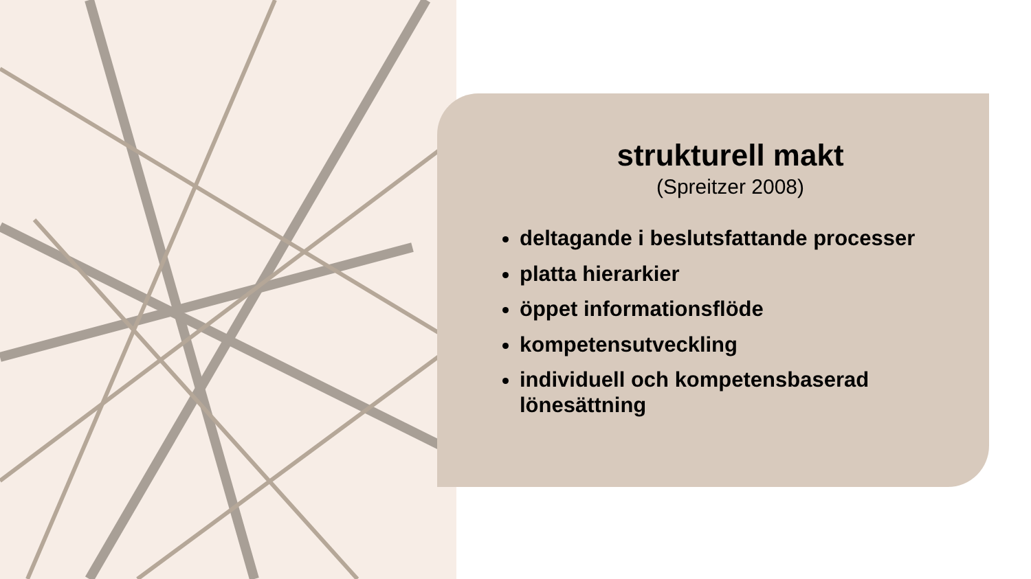strukturell makt
(Spreitzer 2008)
deltagande i beslutsfattande processer
platta hierarkier
öppet informationsflöde
kompetensutveckling
individuell och kompetensbaserad lönesättning